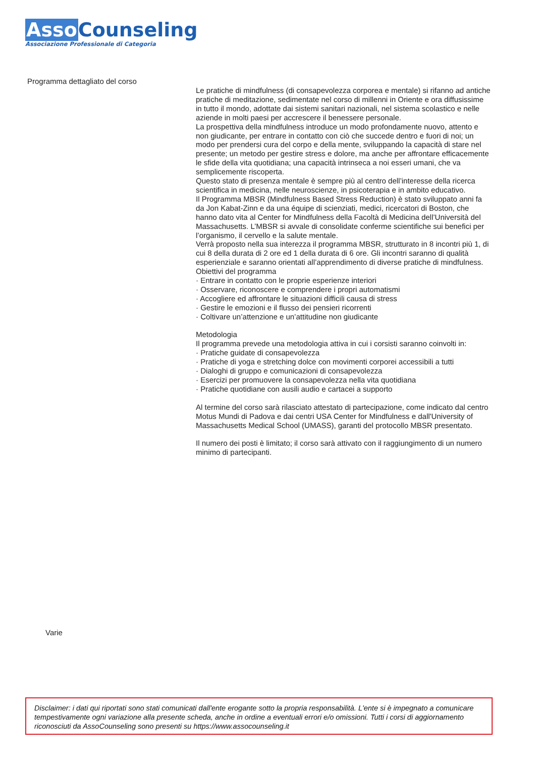Asso Counseling
Associazione Professionale di Categoria
Programma dettagliato del corso
Le pratiche di mindfulness (di consapevolezza corporea e mentale) si rifanno ad antiche pratiche di meditazione, sedimentate nel corso di millenni in Oriente e ora diffusissime in tutto il mondo, adottate dai sistemi sanitari nazionali, nel sistema scolastico e nelle aziende in molti paesi per accrescere il benessere personale.
La prospettiva della mindfulness introduce un modo profondamente nuovo, attento e non giudicante, per entrare in contatto con ciò che succede dentro e fuori di noi; un modo per prendersi cura del corpo e della mente, sviluppando la capacità di stare nel presente; un metodo per gestire stress e dolore, ma anche per affrontare efficacemente le sfide della vita quotidiana; una capacità intrinseca a noi esseri umani, che va semplicemente riscoperta.
Questo stato di presenza mentale è sempre più al centro dell’interesse della ricerca scientifica in medicina, nelle neuroscienze, in psicoterapia e in ambito educativo.
Il Programma MBSR (Mindfulness Based Stress Reduction) è stato sviluppato anni fa da Jon Kabat-Zinn e da una équipe di scienziati, medici, ricercatori di Boston, che hanno dato vita al Center for Mindfulness della Facoltà di Medicina dell’Università del Massachusetts. L’MBSR si avvale di consolidate conferme scientifiche sui benefici per l’organismo, il cervello e la salute mentale.
Verrà proposto nella sua interezza il programma MBSR, strutturato in 8 incontri più 1, di cui 8 della durata di 2 ore ed 1 della durata di 6 ore. Gli incontri saranno di qualità esperienziale e saranno orientati all’apprendimento di diverse pratiche di mindfulness.
Obiettivi del programma
· Entrare in contatto con le proprie esperienze interiori
· Osservare, riconoscere e comprendere i propri automatismi
· Accogliere ed affrontare le situazioni difficili causa di stress
· Gestire le emozioni e il flusso dei pensieri ricorrenti
· Coltivare un’attenzione e un’attitudine non giudicante
Metodologia
Il programma prevede una metodologia attiva in cui i corsisti saranno coinvolti in:
· Pratiche guidate di consapevolezza
· Pratiche di yoga e stretching dolce con movimenti corporei accessibili a tutti
· Dialoghi di gruppo e comunicazioni di consapevolezza
· Esercizi per promuovere la consapevolezza nella vita quotidiana
· Pratiche quotidiane con ausili audio e cartacei a supporto
Al termine del corso sarà rilasciato attestato di partecipazione, come indicato dal centro Motus Mundi di Padova e dai centri USA Center for Mindfulness e dall'University of Massachusetts Medical School (UMASS), garanti del protocollo MBSR presentato.
Il numero dei posti è limitato; il corso sarà attivato con il raggiungimento di un numero minimo di partecipanti.
Varie
Disclaimer: i dati qui riportati sono stati comunicati dall'ente erogante sotto la propria responsabilità. L'ente si è impegnato a comunicare tempestivamente ogni variazione alla presente scheda, anche in ordine a eventuali errori e/o omissioni. Tutti i corsi di aggiornamento riconosciuti da AssoCounseling sono presenti su https://www.assocounseling.it